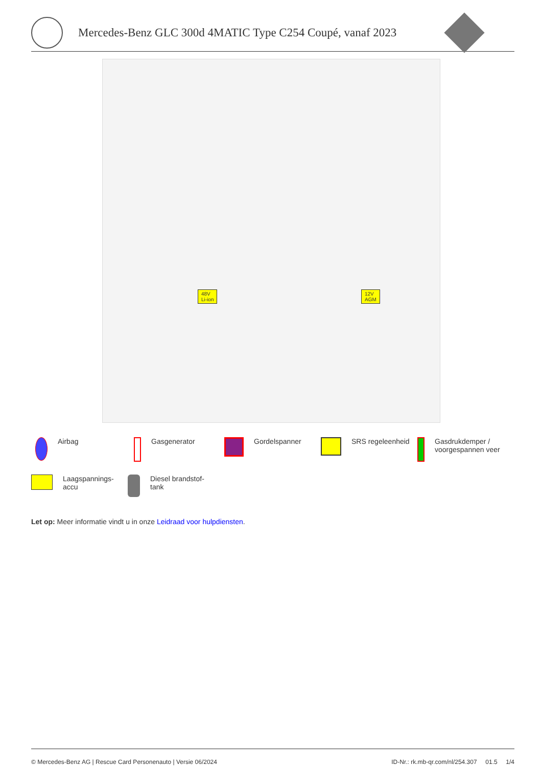Mercedes-Benz GLC 300d 4MATIC Type C254 Coupé, vanaf 2023
48V
Li-ion
12V
AGM
Airbag
Gasgenerator
Gordelspanner
SRS regeleenheid
Gasdrukdemper / voorgespannen veer
Laagspannings-
accu
Diesel brandstof-
tank
Let op: Meer informatie vindt u in onze Leidraad voor hulpdiensten.
© Mercedes-Benz AG | Rescue Card Personenauto | Versie 06/2024 ID-Nr.: rk.mb-qr.com/nl/254.307 01.5 1/4